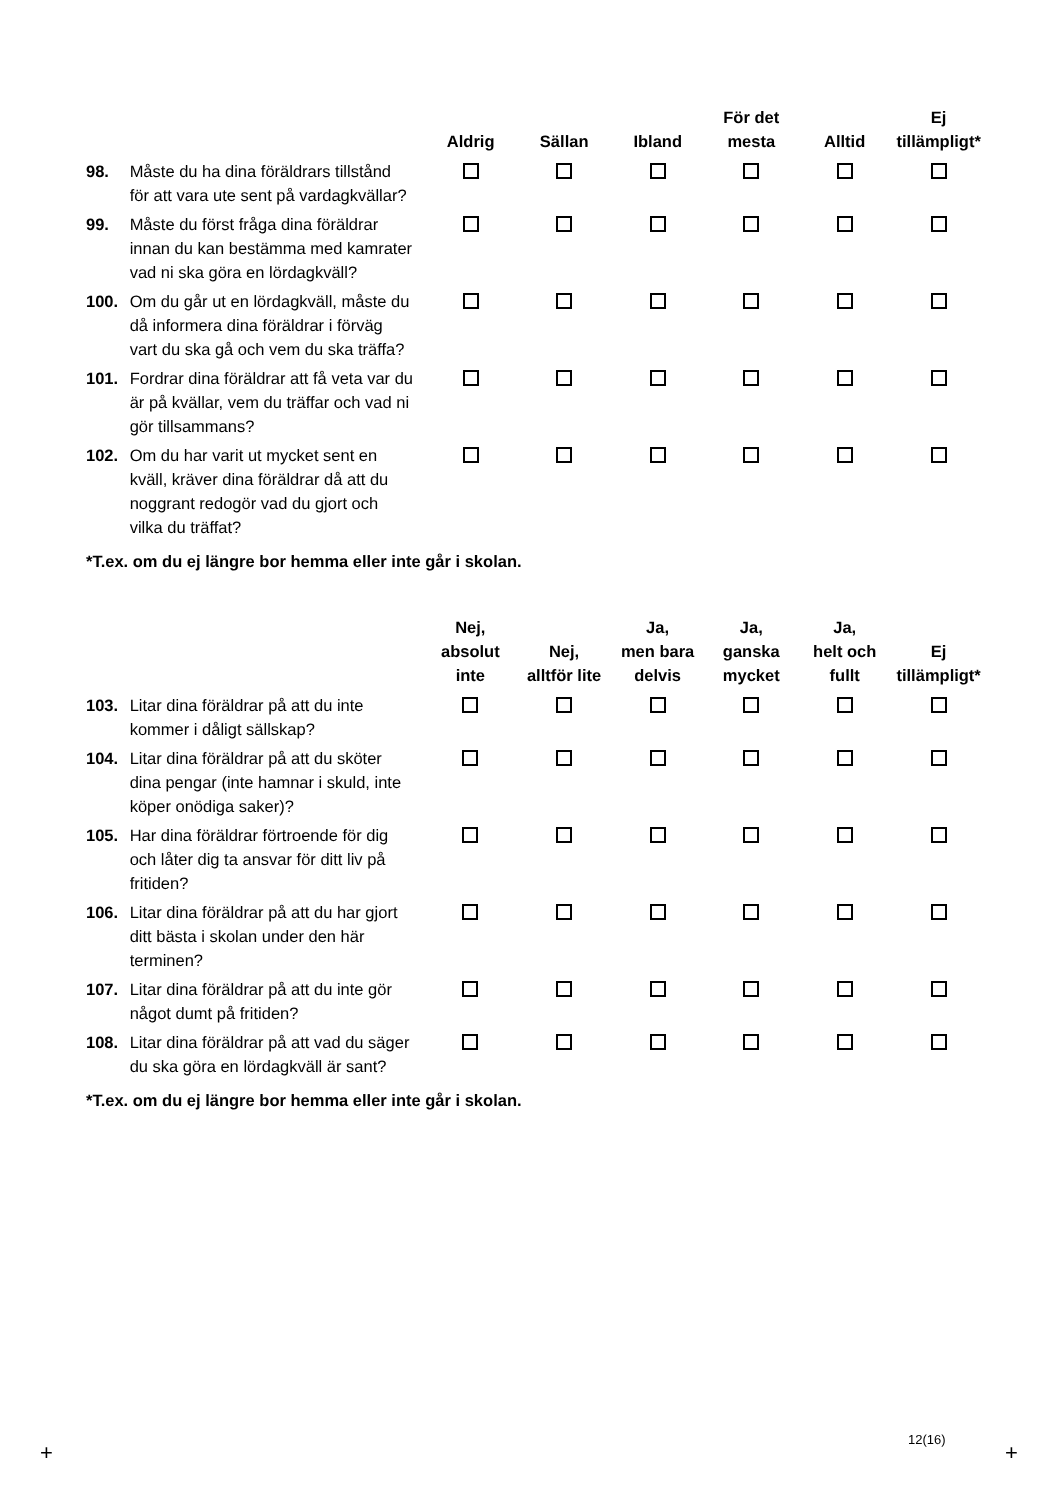| | | Aldrig | Sällan | Ibland | För det mesta | Alltid | Ej tillämpligt* |
| --- | --- | --- | --- | --- | --- | --- | --- |
| 98. | Måste du ha dina föräldrars tillstånd för att vara ute sent på vardagkvällar? | | | | | | |
| 99. | Måste du först fråga dina föräldrar innan du kan bestämma med kamrater vad ni ska göra en lördagkväll? | | | | | | |
| 100. | Om du går ut en lördagkväll, måste du då informera dina föräldrar i förväg vart du ska gå och vem du ska träffa? | | | | | | |
| 101. | Fordrar dina föräldrar att få veta var du är på kvällar, vem du träffar och vad ni gör tillsammans? | | | | | | |
| 102. | Om du har varit ut mycket sent en kväll, kräver dina föräldrar då att du noggrant redogör vad du gjort och vilka du träffat? | | | | | | |
*T.ex. om du ej längre bor hemma eller inte går i skolan.
| | | Nej, absolut inte | Nej, alltför lite | Ja, men bara delvis | Ja, ganska mycket | Ja, helt och fullt | Ej tillämpligt* |
| --- | --- | --- | --- | --- | --- | --- | --- |
| 103. | Litar dina föräldrar på att du inte kommer i dåligt sällskap? | | | | | | |
| 104. | Litar dina föräldrar på att du sköter dina pengar (inte hamnar i skuld, inte köper onödiga saker)? | | | | | | |
| 105. | Har dina föräldrar förtroende för dig och låter dig ta ansvar för ditt liv på fritiden? | | | | | | |
| 106. | Litar dina föräldrar på att du har gjort ditt bästa i skolan under den här terminen? | | | | | | |
| 107. | Litar dina föräldrar på att du inte gör något dumt på fritiden? | | | | | | |
| 108. | Litar dina föräldrar på att vad du säger du ska göra en lördagkväll är sant? | | | | | | |
*T.ex. om du ej längre bor hemma eller inte går i skolan.
12(16)
+ +